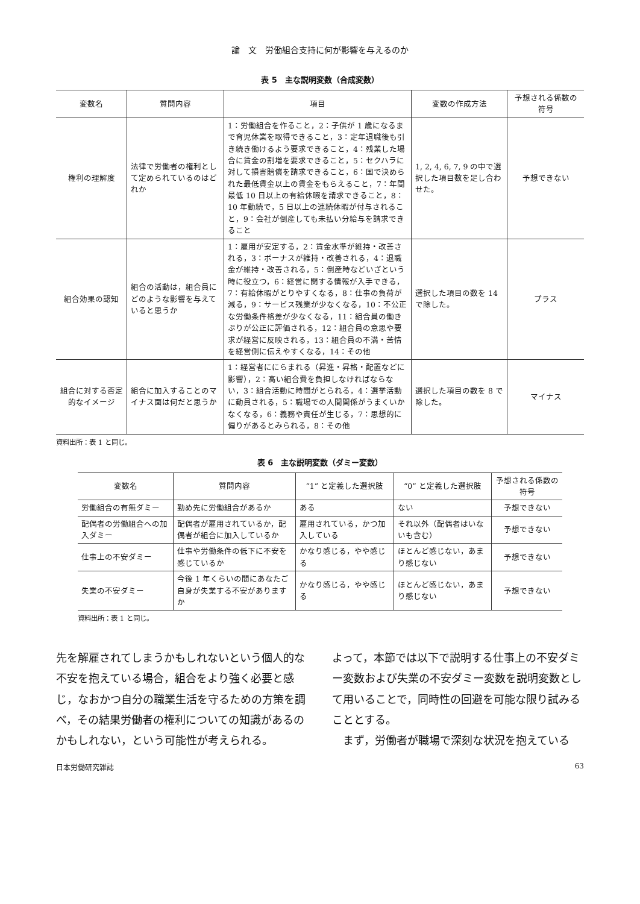論　文　労働組合支持に何が影響を与えるのか
表 5　主な説明変数（合成変数）
| 変数名 | 質問内容 | 項目 | 変数の作成方法 | 予想される係数の符号 |
| --- | --- | --- | --- | --- |
| 権利の理解度 | 法律で労働者の権利として定められているのはどれか | 1：労働組合を作ること，2：子供が 1 歳になるまで育児休業を取得できること，3：定年退職後も引き続き働けるよう要求できること，4：残業した場合に賃金の割増を要求できること，5：セクハラに対して損害賠償を請求できること，6：国で決められた最低賃金以上の賃金をもらえること，7：年間最低 10 日以上の有給休暇を請求できること，8：10 年勤続で，5 日以上の連続休暇が付与されること，9：会社が倒産しても未払い分給与を請求できること | 1, 2, 4, 6, 7, 9 の中で選択した項目数を足し合わせた。 | 予想できない |
| 組合効果の認知 | 組合の活動は，組合員にどのような影響を与えていると思うか | 1：雇用が安定する，2：賃金水準が維持・改善される，3：ボーナスが維持・改善される，4：退職金が維持・改善される，5：倒産時などいざという時に役立つ，6：経営に関する情報が入手できる，7：有給休暇がとりやすくなる，8：仕事の負荷が減る，9：サービス残業が少なくなる，10：不公正な労働条件格差が少なくなる，11：組合員の働きぶりが公正に評価される，12：組合員の意思や要求が経営に反映される，13：組合員の不満・苦情を経営側に伝えやすくなる，14：その他 | 選択した項目の数を 14 で除した。 | プラス |
| 組合に対する否定的なイメージ | 組合に加入することのマイナス面は何だと思うか | 1：経営者ににらまれる（昇進・昇格・配置などに影響），2：高い組合費を負担しなければならない，3：組合活動に時間がとられる，4：選挙活動に動員される，5：職場での人間関係がうまくいかなくなる，6：義務や責任が生じる，7：思想的に偏りがあるとみられる，8：その他 | 選択した項目の数を 8 で除した。 | マイナス |
資料出所：表 1 と同じ。
表 6　主な説明変数（ダミー変数）
| 変数名 | 質問内容 | “1” と定義した選択肢 | “0” と定義した選択肢 | 予想される係数の符号 |
| --- | --- | --- | --- | --- |
| 労働組合の有無ダミー | 勤め先に労働組合があるか | ある | ない | 予想できない |
| 配偶者の労働組合への加入ダミー | 配偶者が雇用されているか，配偶者が組合に加入しているか | 雇用されている，かつ加入している | それ以外（配偶者はいないも含む） | 予想できない |
| 仕事上の不安ダミー | 仕事や労働条件の低下に不安を感じているか | かなり感じる，やや感じる | ほとんど感じない，あまり感じない | 予想できない |
| 失業の不安ダミー | 今後 1 年くらいの間にあなたご自身が失業する不安がありますか | かなり感じる，やや感じる | ほとんど感じない，あまり感じない | 予想できない |
資料出所：表 1 と同じ。
先を解雇されてしまうかもしれないという個人的な不安を抱えている場合，組合をより強く必要と感じ，なおかつ自分の職業生活を守るための方策を調べ，その結果労働者の権利についての知識があるのかもしれない，という可能性が考えられる。
よって，本節では以下で説明する仕事上の不安ダミー変数および失業の不安ダミー変数を説明変数として用いることで，同時性の回避を可能な限り試みることとする。
　まず，労働者が職場で深刻な状況を抱えている
日本労働研究雑誌 63